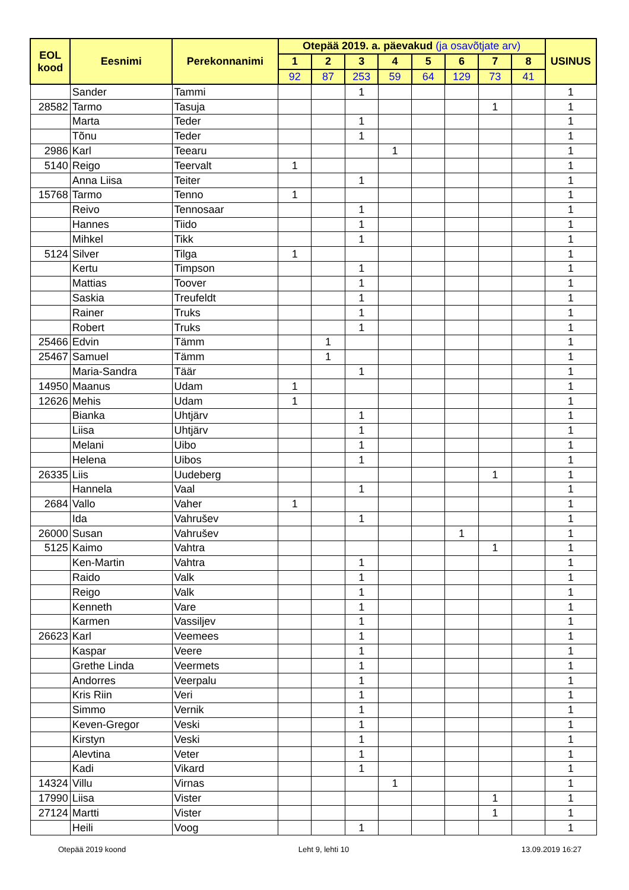| EOL kood | Eesnimi | Perekonnanimi | Otepää 2019. a. päevakud (ja osavõtjate arv) | | | | | | | | USINUS |
| --- | --- | --- | --- | --- | --- | --- | --- | --- | --- | --- | --- |
| | | | 1 | 2 | 3 | 4 | 5 | 6 | 7 | 8 | |
| | | | 92 | 87 | 253 | 59 | 64 | 129 | 73 | 41 | |
| | Sander | Tammi | | | 1 | | | | | | 1 |
| 28582 | Tarmo | Tasuja | | | | | | | 1 | | 1 |
| | Marta | Teder | | | 1 | | | | | | 1 |
| | Tõnu | Teder | | | 1 | | | | | | 1 |
| 2986 | Karl | Teearu | | | | 1 | | | | | 1 |
| 5140 | Reigo | Teervalt | 1 | | | | | | | | 1 |
| | Anna Liisa | Teiter | | | 1 | | | | | | 1 |
| 15768 | Tarmo | Tenno | 1 | | | | | | | | 1 |
| | Reivo | Tennosaar | | | 1 | | | | | | 1 |
| | Hannes | Tiido | | | 1 | | | | | | 1 |
| | Mihkel | Tikk | | | 1 | | | | | | 1 |
| 5124 | Silver | Tilga | 1 | | | | | | | | 1 |
| | Kertu | Timpson | | | 1 | | | | | | 1 |
| | Mattias | Toover | | | 1 | | | | | | 1 |
| | Saskia | Treufeldt | | | 1 | | | | | | 1 |
| | Rainer | Truks | | | 1 | | | | | | 1 |
| | Robert | Truks | | | 1 | | | | | | 1 |
| 25466 | Edvin | Tämm | | 1 | | | | | | | 1 |
| 25467 | Samuel | Tämm | | 1 | | | | | | | 1 |
| | Maria-Sandra | Täär | | | 1 | | | | | | 1 |
| 14950 | Maanus | Udam | 1 | | | | | | | | 1 |
| 12626 | Mehis | Udam | 1 | | | | | | | | 1 |
| | Bianka | Uhtjärv | | | 1 | | | | | | 1 |
| | Liisa | Uhtjärv | | | 1 | | | | | | 1 |
| | Melani | Uibo | | | 1 | | | | | | 1 |
| | Helena | Uibos | | | 1 | | | | | | 1 |
| 26335 | Liis | Uudeberg | | | | | | | 1 | | 1 |
| | Hannela | Vaal | | | 1 | | | | | | 1 |
| 2684 | Vallo | Vaher | 1 | | | | | | | | 1 |
| | Ida | Vahrušev | | | 1 | | | | | | 1 |
| 26000 | Susan | Vahrušev | | | | | | 1 | | | 1 |
| 5125 | Kaimo | Vahtra | | | | | | | 1 | | 1 |
| | Ken-Martin | Vahtra | | | 1 | | | | | | 1 |
| | Raido | Valk | | | 1 | | | | | | 1 |
| | Reigo | Valk | | | 1 | | | | | | 1 |
| | Kenneth | Vare | | | 1 | | | | | | 1 |
| | Karmen | Vassiljev | | | 1 | | | | | | 1 |
| 26623 | Karl | Veemees | | | 1 | | | | | | 1 |
| | Kaspar | Veere | | | 1 | | | | | | 1 |
| | Grethe Linda | Veermets | | | 1 | | | | | | 1 |
| | Andorres | Veerpalu | | | 1 | | | | | | 1 |
| | Kris Riin | Veri | | | 1 | | | | | | 1 |
| | Simmo | Vernik | | | 1 | | | | | | 1 |
| | Keven-Gregor | Veski | | | 1 | | | | | | 1 |
| | Kirstyn | Veski | | | 1 | | | | | | 1 |
| | Alevtina | Veter | | | 1 | | | | | | 1 |
| | Kadi | Vikard | | | 1 | | | | | | 1 |
| 14324 | Villu | Virnas | | | | 1 | | | | | 1 |
| 17990 | Liisa | Vister | | | | | | | 1 | | 1 |
| 27124 | Martti | Vister | | | | | | | 1 | | 1 |
| | Heili | Voog | | | 1 | | | | | | 1 |
Otepää 2019 koond Leht 9, lehti 10 13.09.2019 16:27